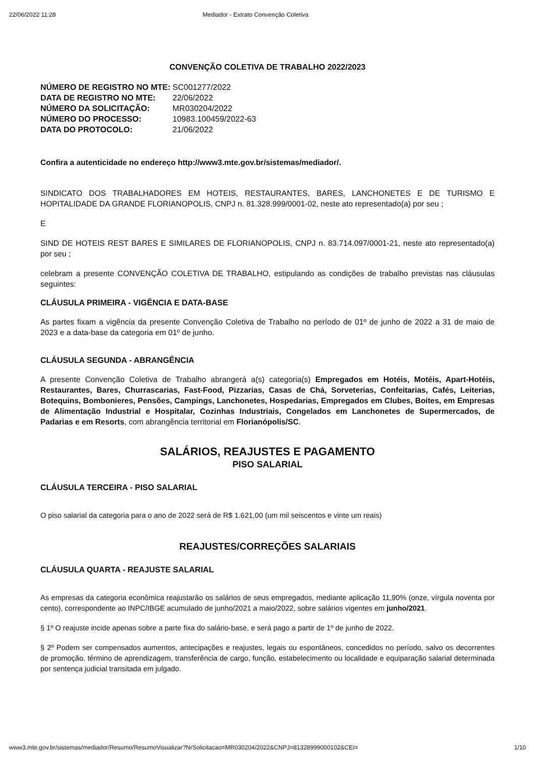22/06/2022 11:28 Mediador - Extrato Convenção Coletiva
CONVENÇÃO COLETIVA DE TRABALHO 2022/2023
| NÚMERO DE REGISTRO NO MTE: | SC001277/2022 |
| DATA DE REGISTRO NO MTE: | 22/06/2022 |
| NÚMERO DA SOLICITAÇÃO: | MR030204/2022 |
| NÚMERO DO PROCESSO: | 10983.100459/2022-63 |
| DATA DO PROTOCOLO: | 21/06/2022 |
Confira a autenticidade no endereço http://www3.mte.gov.br/sistemas/mediador/.
SINDICATO DOS TRABALHADORES EM HOTEIS, RESTAURANTES, BARES, LANCHONETES E DE TURISMO E HOPITALIDADE DA GRANDE FLORIANOPOLIS, CNPJ n. 81.328.999/0001-02, neste ato representado(a) por seu ;
E
SIND DE HOTEIS REST BARES E SIMILARES DE FLORIANOPOLIS, CNPJ n. 83.714.097/0001-21, neste ato representado(a) por seu ;
celebram a presente CONVENÇÃO COLETIVA DE TRABALHO, estipulando as condições de trabalho previstas nas cláusulas seguintes:
CLÁUSULA PRIMEIRA - VIGÊNCIA E DATA-BASE
As partes fixam a vigência da presente Convenção Coletiva de Trabalho no período de 01º de junho de 2022 a 31 de maio de 2023 e a data-base da categoria em 01º de junho.
CLÁUSULA SEGUNDA - ABRANGÊNCIA
A presente Convenção Coletiva de Trabalho abrangerá a(s) categoria(s) Empregados em Hotéis, Motéis, Apart-Hotéis, Restaurantes, Bares, Churrascarias, Fast-Food, Pizzarias, Casas de Chá, Sorveterias, Confeitarias, Cafés, Leiterias, Botequins, Bombonieres, Pensões, Campings, Lanchonetes, Hospedarias, Empregados em Clubes, Boites, em Empresas de Alimentação Industrial e Hospitalar, Cozinhas Industriais, Congelados em Lanchonetes de Supermercados, de Padarias e em Resorts, com abrangência territorial em Florianópolis/SC.
SALÁRIOS, REAJUSTES E PAGAMENTO
PISO SALARIAL
CLÁUSULA TERCEIRA - PISO SALARIAL
O piso salarial da categoria para o ano de 2022 será de R$ 1.621,00 (um mil seiscentos e vinte um reais)
REAJUSTES/CORREÇÕES SALARIAIS
CLÁUSULA QUARTA - REAJUSTE SALARIAL
As empresas da categoria econômica reajustarão os salários de seus empregados, mediante aplicação 11,90% (onze, vírgula noventa por cento), correspondente ao INPC/IBGE acumulado de junho/2021 a maio/2022, sobre salários vigentes em junho/2021.
§ 1º O reajuste incide apenas sobre a parte fixa do salário-base, e será pago a partir de 1º de junho de 2022.
§ 2º Podem ser compensados aumentos, antecipações e reajustes, legais ou espontâneos, concedidos no período, salvo os decorrentes de promoção, término de aprendizagem, transferência de cargo, função, estabelecimento ou localidade e equiparação salarial determinada por sentença judicial transitada em julgado.
www3.mte.gov.br/sistemas/mediador/Resumo/ResumoVisualizar?NrSolicitacao=MR030204/2022&CNPJ=81328999000102&CEI= 1/10